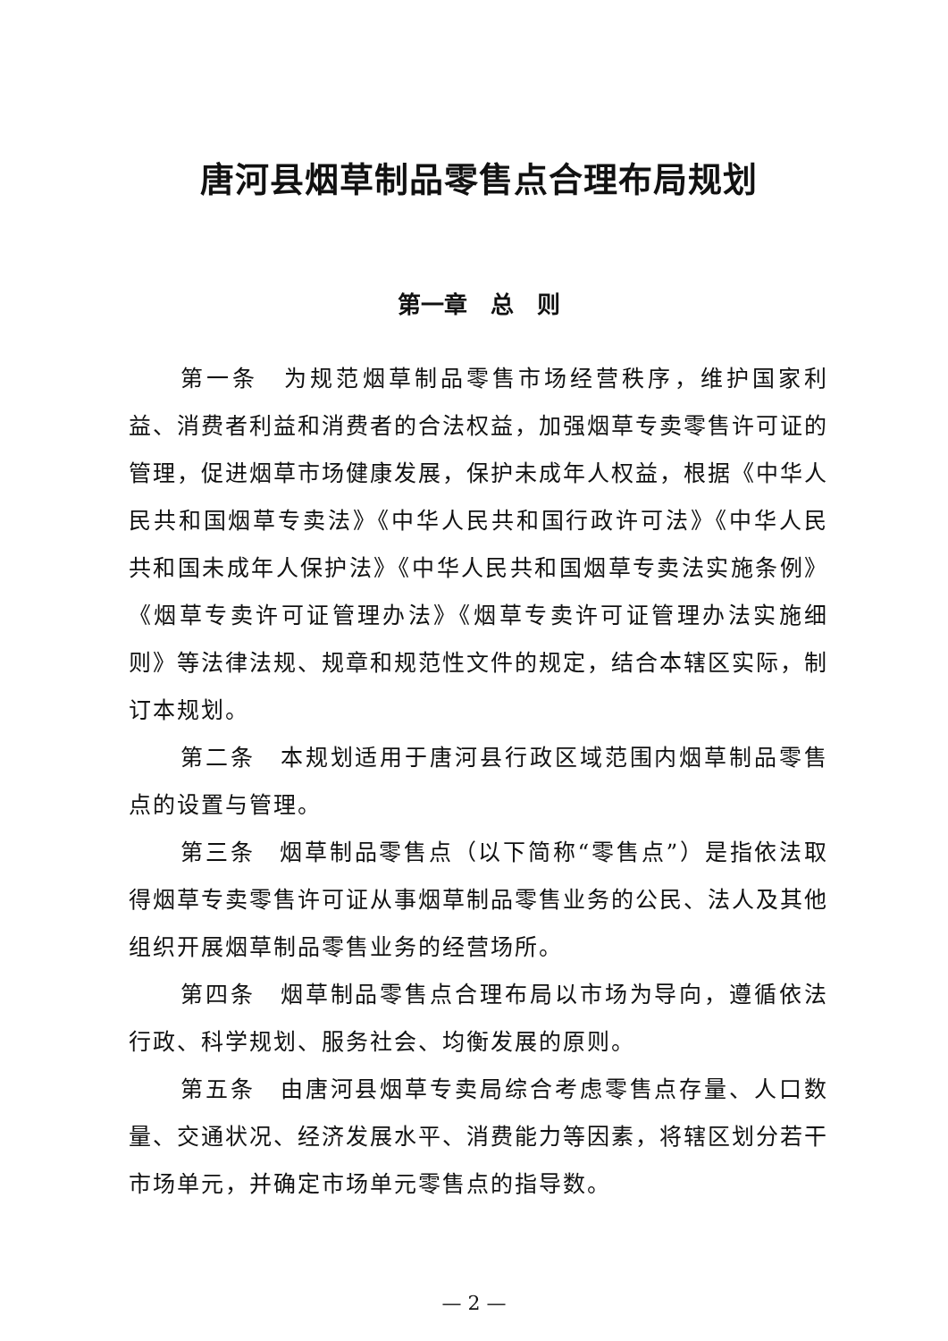唐河县烟草制品零售点合理布局规划
第一章　总　则
第一条　为规范烟草制品零售市场经营秩序，维护国家利益、消费者利益和消费者的合法权益，加强烟草专卖零售许可证的管理，促进烟草市场健康发展，保护未成年人权益，根据《中华人民共和国烟草专卖法》《中华人民共和国行政许可法》《中华人民共和国未成年人保护法》《中华人民共和国烟草专卖法实施条例》《烟草专卖许可证管理办法》《烟草专卖许可证管理办法实施细则》等法律法规、规章和规范性文件的规定，结合本辖区实际，制订本规划。
第二条　本规划适用于唐河县行政区域范围内烟草制品零售点的设置与管理。
第三条　烟草制品零售点（以下简称“零售点”）是指依法取得烟草专卖零售许可证从事烟草制品零售业务的公民、法人及其他组织开展烟草制品零售业务的经营场所。
第四条　烟草制品零售点合理布局以市场为导向，遵循依法行政、科学规划、服务社会、均衡发展的原则。
第五条　由唐河县烟草专卖局综合考虑零售点存量、人口数量、交通状况、经济发展水平、消费能力等因素，将辖区划分若干市场单元，并确定市场单元零售点的指导数。
— 2 —